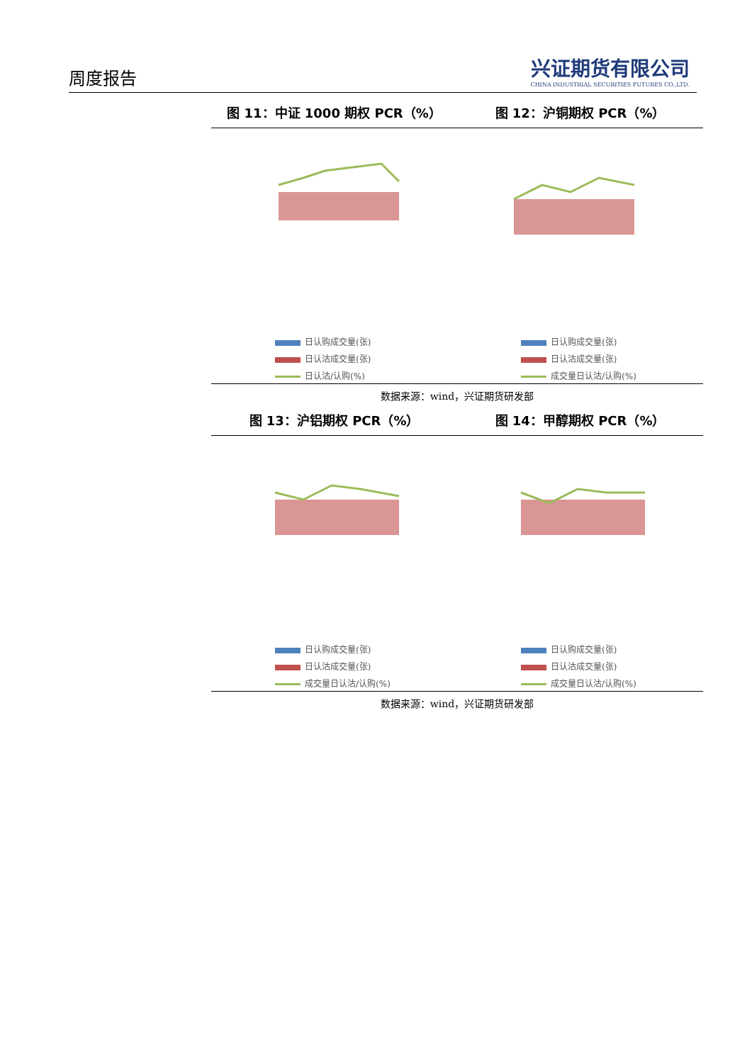周度报告
兴证期货有限公司
CHINA INDUSTRIAL SECURITIES FUTURES CO.,LTD.
图 11：中证 1000 期权 PCR（%） 图 12：沪铜期权 PCR（%）
日认购成交量(张)
日认沽成交量(张)
日认沽/认购(%)
日认购成交量(张)
日认沽成交量(张)
成交量日认沽/认购(%)
数据来源：wind，兴证期货研发部
图 13：沪铝期权 PCR（%） 图 14：甲醇期权 PCR（%）
日认购成交量(张)
日认沽成交量(张)
成交量日认沽/认购(%)
日认购成交量(张)
日认沽成交量(张)
成交量日认沽/认购(%)
数据来源：wind，兴证期货研发部